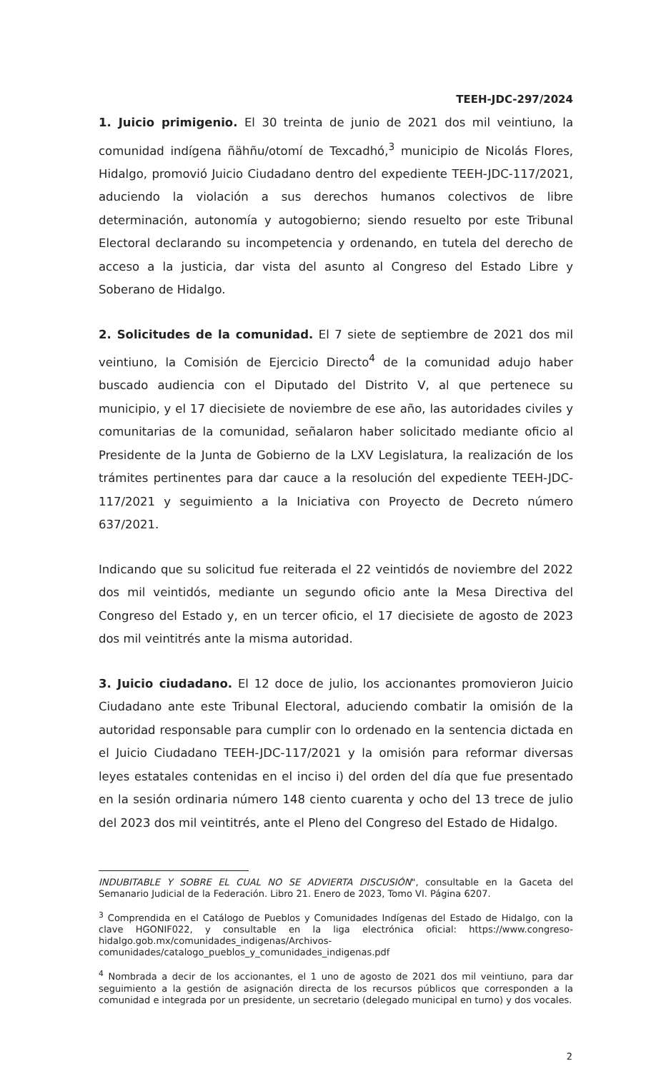TEEH-JDC-297/2024
1. Juicio primigenio. El 30 treinta de junio de 2021 dos mil veintiuno, la comunidad indígena ñähñu/otomí de Texcadhó,<sup>3</sup> municipio de Nicolás Flores, Hidalgo, promovió Juicio Ciudadano dentro del expediente TEEH-JDC-117/2021, aduciendo la violación a sus derechos humanos colectivos de libre determinación, autonomía y autogobierno; siendo resuelto por este Tribunal Electoral declarando su incompetencia y ordenando, en tutela del derecho de acceso a la justicia, dar vista del asunto al Congreso del Estado Libre y Soberano de Hidalgo.
2. Solicitudes de la comunidad. El 7 siete de septiembre de 2021 dos mil veintiuno, la Comisión de Ejercicio Directo<sup>4</sup> de la comunidad adujo haber buscado audiencia con el Diputado del Distrito V, al que pertenece su municipio, y el 17 diecisiete de noviembre de ese año, las autoridades civiles y comunitarias de la comunidad, señalaron haber solicitado mediante oficio al Presidente de la Junta de Gobierno de la LXV Legislatura, la realización de los trámites pertinentes para dar cauce a la resolución del expediente TEEH-JDC-117/2021 y seguimiento a la Iniciativa con Proyecto de Decreto número 637/2021.
Indicando que su solicitud fue reiterada el 22 veintidós de noviembre del 2022 dos mil veintidós, mediante un segundo oficio ante la Mesa Directiva del Congreso del Estado y, en un tercer oficio, el 17 diecisiete de agosto de 2023 dos mil veintitrés ante la misma autoridad.
3. Juicio ciudadano. El 12 doce de julio, los accionantes promovieron Juicio Ciudadano ante este Tribunal Electoral, aduciendo combatir la omisión de la autoridad responsable para cumplir con lo ordenado en la sentencia dictada en el Juicio Ciudadano TEEH-JDC-117/2021 y la omisión para reformar diversas leyes estatales contenidas en el inciso i) del orden del día que fue presentado en la sesión ordinaria número 148 ciento cuarenta y ocho del 13 trece de julio del 2023 dos mil veintitrés, ante el Pleno del Congreso del Estado de Hidalgo.
INDUBITABLE Y SOBRE EL CUAL NO SE ADVIERTA DISCUSIÓN", consultable en la Gaceta del Semanario Judicial de la Federación. Libro 21. Enero de 2023, Tomo VI. Página 6207.
<sup>3</sup> Comprendida en el Catálogo de Pueblos y Comunidades Indígenas del Estado de Hidalgo, con la clave HGONIF022, y consultable en la liga electrónica oficial: https://www.congreso-hidalgo.gob.mx/comunidades_indigenas/Archivos-comunidades/catalogo_pueblos_y_comunidades_indigenas.pdf
<sup>4</sup> Nombrada a decir de los accionantes, el 1 uno de agosto de 2021 dos mil veintiuno, para dar seguimiento a la gestión de asignación directa de los recursos públicos que corresponden a la comunidad e integrada por un presidente, un secretario (delegado municipal en turno) y dos vocales.
2